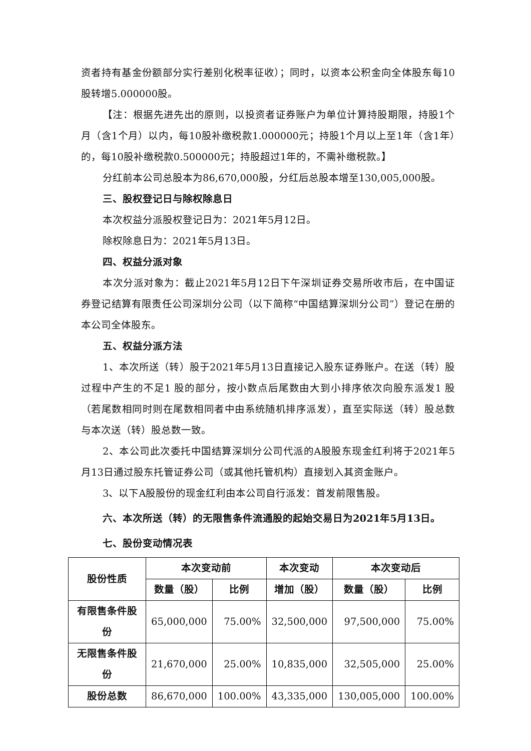资者持有基金份额部分实行差别化税率征收）；同时，以资本公积金向全体股东每10股转增5.000000股。
【注：根据先进先出的原则，以投资者证券账户为单位计算持股期限，持股1个月（含1个月）以内，每10股补缴税款1.000000元；持股1个月以上至1年（含1年）的，每10股补缴税款0.500000元；持股超过1年的，不需补缴税款。】
分红前本公司总股本为86,670,000股，分红后总股本增至130,005,000股。
三、股权登记日与除权除息日
本次权益分派股权登记日为：2021年5月12日。
除权除息日为：2021年5月13日。
四、权益分派对象
本次分派对象为：截止2021年5月12日下午深圳证券交易所收市后，在中国证券登记结算有限责任公司深圳分公司（以下简称“中国结算深圳分公司”）登记在册的本公司全体股东。
五、权益分派方法
1、本次所送（转）股于2021年5月13日直接记入股东证券账户。在送（转）股过程中产生的不足1 股的部分，按小数点后尾数由大到小排序依次向股东派发1 股（若尾数相同时则在尾数相同者中由系统随机排序派发），直至实际送（转）股总数与本次送（转）股总数一致。
2、本公司此次委托中国结算深圳分公司代派的A股股东现金红利将于2021年5月13日通过股东托管证券公司（或其他托管机构）直接划入其资金账户。
3、以下A股股份的现金红利由本公司自行派发：首发前限售股。
六、本次所送（转）的无限售条件流通股的起始交易日为2021年5月13日。
七、股份变动情况表
| 股份性质 | 本次变动前 | | 本次变动 | 本次变动后 | |
| --- | --- | --- | --- | --- | --- |
| | 数量（股） | 比例 | 增加（股） | 数量（股） | 比例 |
| 有限售条件股份 | 65,000,000 | 75.00% | 32,500,000 | 97,500,000 | 75.00% |
| 无限售条件股份 | 21,670,000 | 25.00% | 10,835,000 | 32,505,000 | 25.00% |
| 股份总数 | 86,670,000 | 100.00% | 43,335,000 | 130,005,000 | 100.00% |